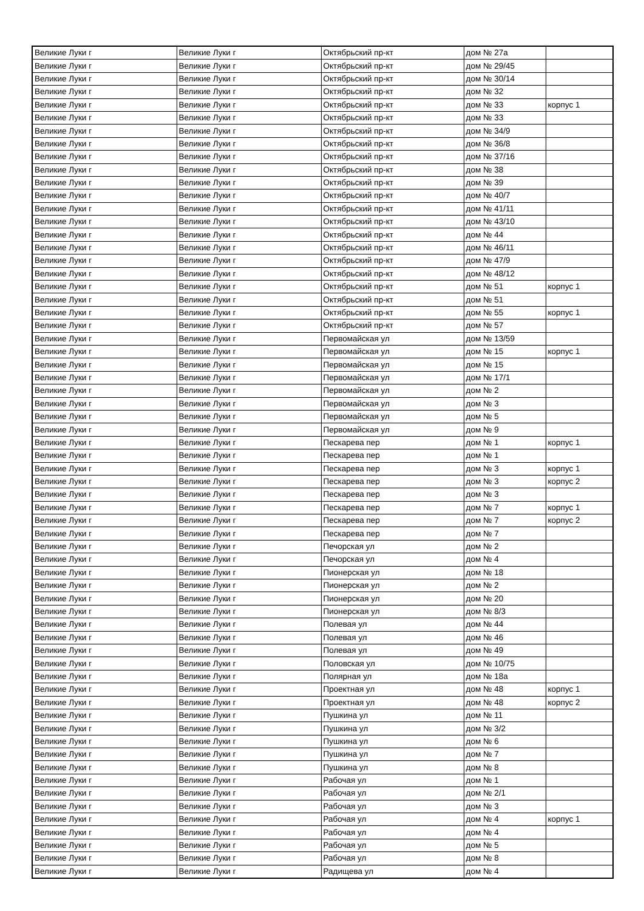| Великие Луки г | Великие Луки г | Октябрьский пр-кт | дом № 27а | |
| Великие Луки г | Великие Луки г | Октябрьский пр-кт | дом № 29/45 | |
| Великие Луки г | Великие Луки г | Октябрьский пр-кт | дом № 30/14 | |
| Великие Луки г | Великие Луки г | Октябрьский пр-кт | дом № 32 | |
| Великие Луки г | Великие Луки г | Октябрьский пр-кт | дом № 33 | корпус 1 |
| Великие Луки г | Великие Луки г | Октябрьский пр-кт | дом № 33 | |
| Великие Луки г | Великие Луки г | Октябрьский пр-кт | дом № 34/9 | |
| Великие Луки г | Великие Луки г | Октябрьский пр-кт | дом № 36/8 | |
| Великие Луки г | Великие Луки г | Октябрьский пр-кт | дом № 37/16 | |
| Великие Луки г | Великие Луки г | Октябрьский пр-кт | дом № 38 | |
| Великие Луки г | Великие Луки г | Октябрьский пр-кт | дом № 39 | |
| Великие Луки г | Великие Луки г | Октябрьский пр-кт | дом № 40/7 | |
| Великие Луки г | Великие Луки г | Октябрьский пр-кт | дом № 41/11 | |
| Великие Луки г | Великие Луки г | Октябрьский пр-кт | дом № 43/10 | |
| Великие Луки г | Великие Луки г | Октябрьский пр-кт | дом № 44 | |
| Великие Луки г | Великие Луки г | Октябрьский пр-кт | дом № 46/11 | |
| Великие Луки г | Великие Луки г | Октябрьский пр-кт | дом № 47/9 | |
| Великие Луки г | Великие Луки г | Октябрьский пр-кт | дом № 48/12 | |
| Великие Луки г | Великие Луки г | Октябрьский пр-кт | дом № 51 | корпус 1 |
| Великие Луки г | Великие Луки г | Октябрьский пр-кт | дом № 51 | |
| Великие Луки г | Великие Луки г | Октябрьский пр-кт | дом № 55 | корпус 1 |
| Великие Луки г | Великие Луки г | Октябрьский пр-кт | дом № 57 | |
| Великие Луки г | Великие Луки г | Первомайская ул | дом № 13/59 | |
| Великие Луки г | Великие Луки г | Первомайская ул | дом № 15 | корпус 1 |
| Великие Луки г | Великие Луки г | Первомайская ул | дом № 15 | |
| Великие Луки г | Великие Луки г | Первомайская ул | дом № 17/1 | |
| Великие Луки г | Великие Луки г | Первомайская ул | дом № 2 | |
| Великие Луки г | Великие Луки г | Первомайская ул | дом № 3 | |
| Великие Луки г | Великие Луки г | Первомайская ул | дом № 5 | |
| Великие Луки г | Великие Луки г | Первомайская ул | дом № 9 | |
| Великие Луки г | Великие Луки г | Пескарева пер | дом № 1 | корпус 1 |
| Великие Луки г | Великие Луки г | Пескарева пер | дом № 1 | |
| Великие Луки г | Великие Луки г | Пескарева пер | дом № 3 | корпус 1 |
| Великие Луки г | Великие Луки г | Пескарева пер | дом № 3 | корпус 2 |
| Великие Луки г | Великие Луки г | Пескарева пер | дом № 3 | |
| Великие Луки г | Великие Луки г | Пескарева пер | дом № 7 | корпус 1 |
| Великие Луки г | Великие Луки г | Пескарева пер | дом № 7 | корпус 2 |
| Великие Луки г | Великие Луки г | Пескарева пер | дом № 7 | |
| Великие Луки г | Великие Луки г | Печорская ул | дом № 2 | |
| Великие Луки г | Великие Луки г | Печорская ул | дом № 4 | |
| Великие Луки г | Великие Луки г | Пионерская ул | дом № 18 | |
| Великие Луки г | Великие Луки г | Пионерская ул | дом № 2 | |
| Великие Луки г | Великие Луки г | Пионерская ул | дом № 20 | |
| Великие Луки г | Великие Луки г | Пионерская ул | дом № 8/3 | |
| Великие Луки г | Великие Луки г | Полевая ул | дом № 44 | |
| Великие Луки г | Великие Луки г | Полевая ул | дом № 46 | |
| Великие Луки г | Великие Луки г | Полевая ул | дом № 49 | |
| Великие Луки г | Великие Луки г | Половская ул | дом № 10/75 | |
| Великие Луки г | Великие Луки г | Полярная ул | дом № 18а | |
| Великие Луки г | Великие Луки г | Проектная ул | дом № 48 | корпус 1 |
| Великие Луки г | Великие Луки г | Проектная ул | дом № 48 | корпус 2 |
| Великие Луки г | Великие Луки г | Пушкина ул | дом № 11 | |
| Великие Луки г | Великие Луки г | Пушкина ул | дом № 3/2 | |
| Великие Луки г | Великие Луки г | Пушкина ул | дом № 6 | |
| Великие Луки г | Великие Луки г | Пушкина ул | дом № 7 | |
| Великие Луки г | Великие Луки г | Пушкина ул | дом № 8 | |
| Великие Луки г | Великие Луки г | Рабочая ул | дом № 1 | |
| Великие Луки г | Великие Луки г | Рабочая ул | дом № 2/1 | |
| Великие Луки г | Великие Луки г | Рабочая ул | дом № 3 | |
| Великие Луки г | Великие Луки г | Рабочая ул | дом № 4 | корпус 1 |
| Великие Луки г | Великие Луки г | Рабочая ул | дом № 4 | |
| Великие Луки г | Великие Луки г | Рабочая ул | дом № 5 | |
| Великие Луки г | Великие Луки г | Рабочая ул | дом № 8 | |
| Великие Луки г | Великие Луки г | Радищева ул | дом № 4 | |